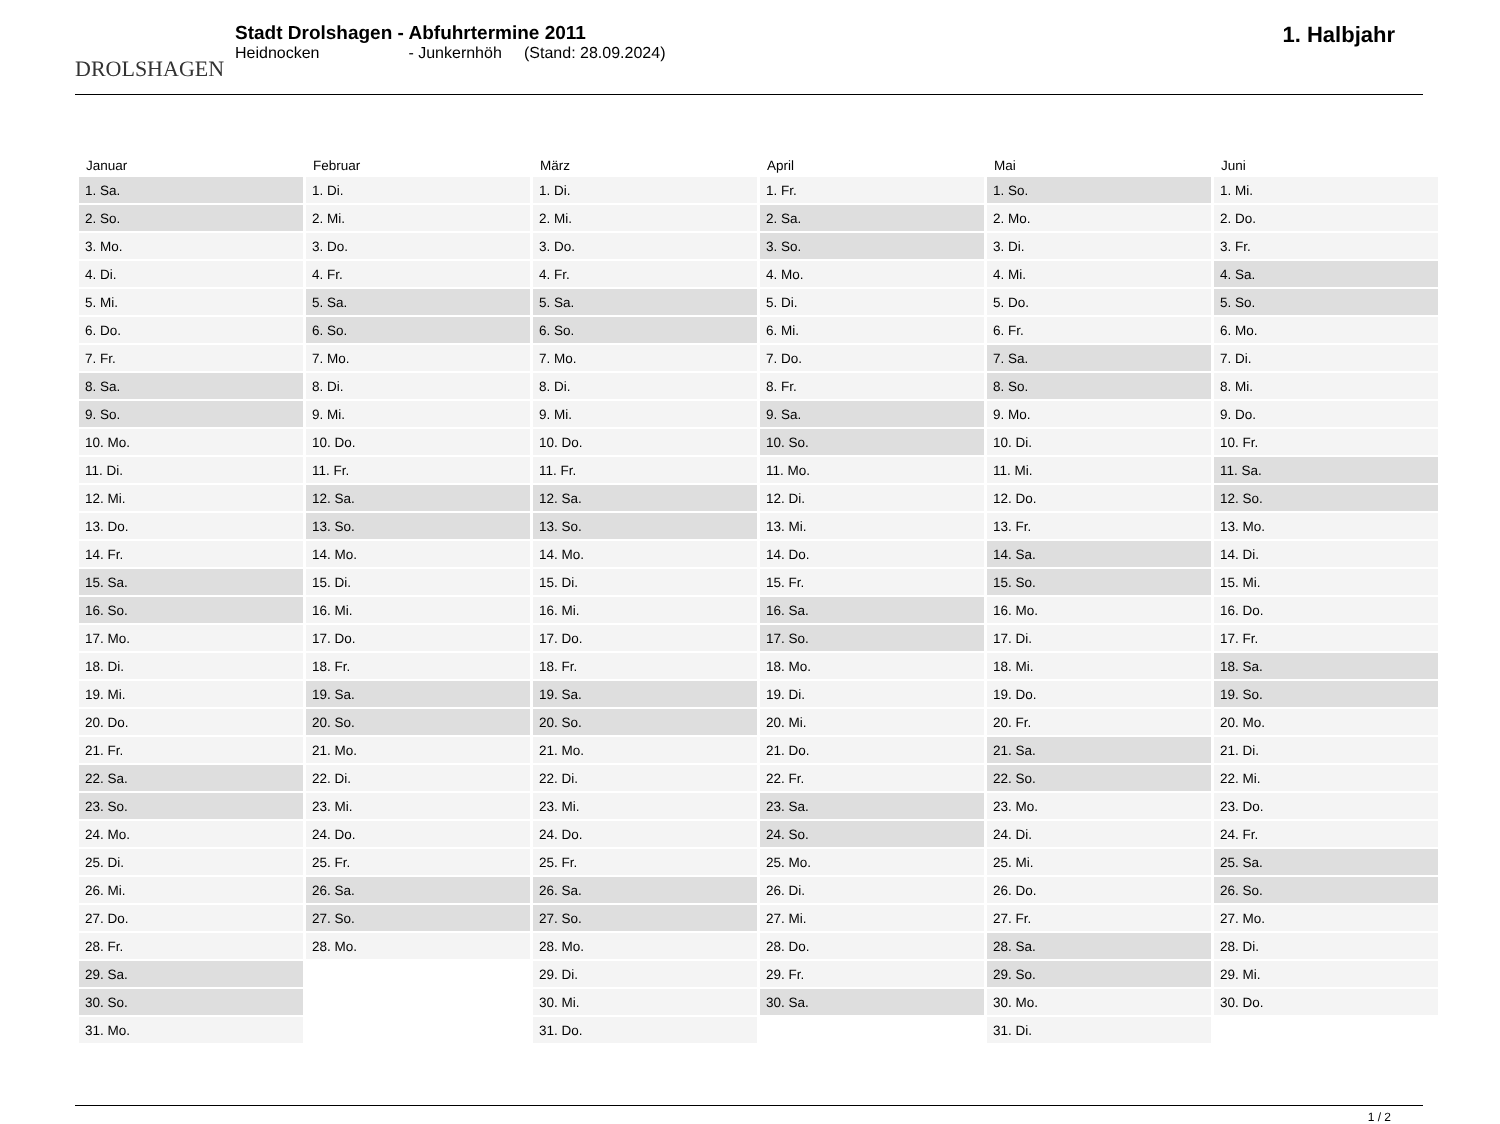DROLSHAGEN
Stadt Drolshagen - Abfuhrtermine 2011
Heidnocken - Junkernhöh (Stand: 28.09.2024)
1. Halbjahr
| Januar | Februar | März | April | Mai | Juni |
| --- | --- | --- | --- | --- | --- |
| 1. Sa. | 1. Di. | 1. Di. | 1. Fr. | 1. So. | 1. Mi. |
| 2. So. | 2. Mi. | 2. Mi. | 2. Sa. | 2. Mo. | 2. Do. |
| 3. Mo. | 3. Do. | 3. Do. | 3. So. | 3. Di. | 3. Fr. |
| 4. Di. | 4. Fr. | 4. Fr. | 4. Mo. | 4. Mi. | 4. Sa. |
| 5. Mi. | 5. Sa. | 5. Sa. | 5. Di. | 5. Do. | 5. So. |
| 6. Do. | 6. So. | 6. So. | 6. Mi. | 6. Fr. | 6. Mo. |
| 7. Fr. | 7. Mo. | 7. Mo. | 7. Do. | 7. Sa. | 7. Di. |
| 8. Sa. | 8. Di. | 8. Di. | 8. Fr. | 8. So. | 8. Mi. |
| 9. So. | 9. Mi. | 9. Mi. | 9. Sa. | 9. Mo. | 9. Do. |
| 10. Mo. | 10. Do. | 10. Do. | 10. So. | 10. Di. | 10. Fr. |
| 11. Di. | 11. Fr. | 11. Fr. | 11. Mo. | 11. Mi. | 11. Sa. |
| 12. Mi. | 12. Sa. | 12. Sa. | 12. Di. | 12. Do. | 12. So. |
| 13. Do. | 13. So. | 13. So. | 13. Mi. | 13. Fr. | 13. Mo. |
| 14. Fr. | 14. Mo. | 14. Mo. | 14. Do. | 14. Sa. | 14. Di. |
| 15. Sa. | 15. Di. | 15. Di. | 15. Fr. | 15. So. | 15. Mi. |
| 16. So. | 16. Mi. | 16. Mi. | 16. Sa. | 16. Mo. | 16. Do. |
| 17. Mo. | 17. Do. | 17. Do. | 17. So. | 17. Di. | 17. Fr. |
| 18. Di. | 18. Fr. | 18. Fr. | 18. Mo. | 18. Mi. | 18. Sa. |
| 19. Mi. | 19. Sa. | 19. Sa. | 19. Di. | 19. Do. | 19. So. |
| 20. Do. | 20. So. | 20. So. | 20. Mi. | 20. Fr. | 20. Mo. |
| 21. Fr. | 21. Mo. | 21. Mo. | 21. Do. | 21. Sa. | 21. Di. |
| 22. Sa. | 22. Di. | 22. Di. | 22. Fr. | 22. So. | 22. Mi. |
| 23. So. | 23. Mi. | 23. Mi. | 23. Sa. | 23. Mo. | 23. Do. |
| 24. Mo. | 24. Do. | 24. Do. | 24. So. | 24. Di. | 24. Fr. |
| 25. Di. | 25. Fr. | 25. Fr. | 25. Mo. | 25. Mi. | 25. Sa. |
| 26. Mi. | 26. Sa. | 26. Sa. | 26. Di. | 26. Do. | 26. So. |
| 27. Do. | 27. So. | 27. So. | 27. Mi. | 27. Fr. | 27. Mo. |
| 28. Fr. | 28. Mo. | 28. Mo. | 28. Do. | 28. Sa. | 28. Di. |
| 29. Sa. | | 29. Di. | 29. Fr. | 29. So. | 29. Mi. |
| 30. So. | | 30. Mi. | 30. Sa. | 30. Mo. | 30. Do. |
| 31. Mo. | | 31. Do. | | 31. Di. | |
1 / 2